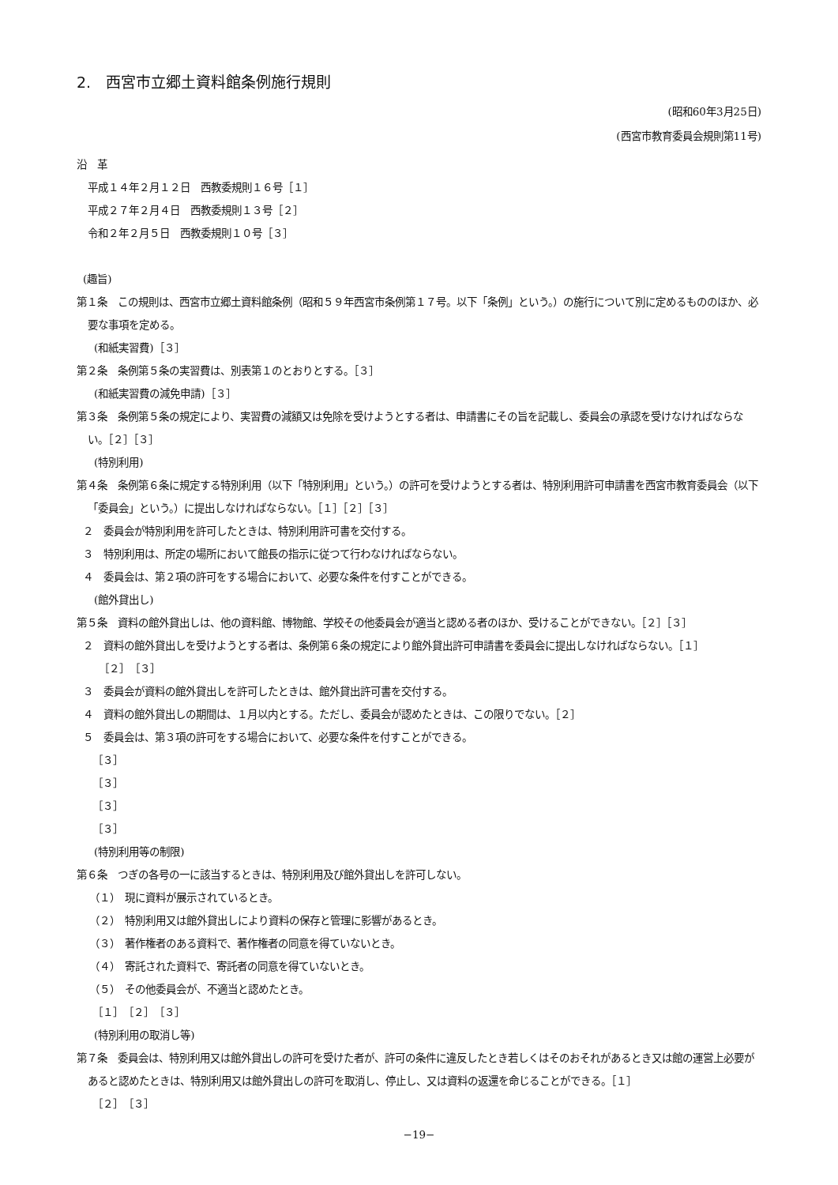2.　西宮市立郷土資料館条例施行規則
(昭和60年3月25日)
(西宮市教育委員会規則第11号)
沿　革
平成１４年２月１２日　西教委規則１６号［１］
平成２７年２月４日　西教委規則１３号［２］
令和２年２月５日　西教委規則１０号［３］
(趣旨)
第１条　この規則は、西宮市立郷土資料館条例（昭和５９年西宮市条例第１７号。以下「条例」という。）の施行について別に定めるもののほか、必要な事項を定める。
(和紙実習費)［３］
第２条　条例第５条の実習費は、別表第１のとおりとする。［３］
(和紙実習費の減免申請)［３］
第３条　条例第５条の規定により、実習費の減額又は免除を受けようとする者は、申請書にその旨を記載し、委員会の承認を受けなければならない。［２］［３］
(特別利用)
第４条　条例第６条に規定する特別利用（以下「特別利用」という。）の許可を受けようとする者は、特別利用許可申請書を西宮市教育委員会（以下「委員会」という。）に提出しなければならない。［１］［２］［３］
２　委員会が特別利用を許可したときは、特別利用許可書を交付する。
３　特別利用は、所定の場所において館長の指示に従つて行わなければならない。
４　委員会は、第２項の許可をする場合において、必要な条件を付すことができる。
(館外貸出し)
第５条　資料の館外貸出しは、他の資料館、博物館、学校その他委員会が適当と認める者のほか、受けることができない。［２］［３］
２　資料の館外貸出しを受けようとする者は、条例第６条の規定により館外貸出許可申請書を委員会に提出しなければならない。［１］
［２］［３］
３　委員会が資料の館外貸出しを許可したときは、館外貸出許可書を交付する。
４　資料の館外貸出しの期間は、１月以内とする。ただし、委員会が認めたときは、この限りでない。［２］
５　委員会は、第３項の許可をする場合において、必要な条件を付すことができる。
［３］
［３］
［３］
［３］
(特別利用等の制限)
第６条　つぎの各号の一に該当するときは、特別利用及び館外貸出しを許可しない。
（１）　現に資料が展示されているとき。
（２）　特別利用又は館外貸出しにより資料の保存と管理に影響があるとき。
（３）　著作権者のある資料で、著作権者の同意を得ていないとき。
（４）　寄託された資料で、寄託者の同意を得ていないとき。
（５）　その他委員会が、不適当と認めたとき。
［１］［２］［３］
(特別利用の取消し等)
第７条　委員会は、特別利用又は館外貸出しの許可を受けた者が、許可の条件に違反したとき若しくはそのおそれがあるとき又は館の運営上必要があると認めたときは、特別利用又は館外貸出しの許可を取消し、停止し、又は資料の返還を命じることができる。［１］
［２］［３］
−19−